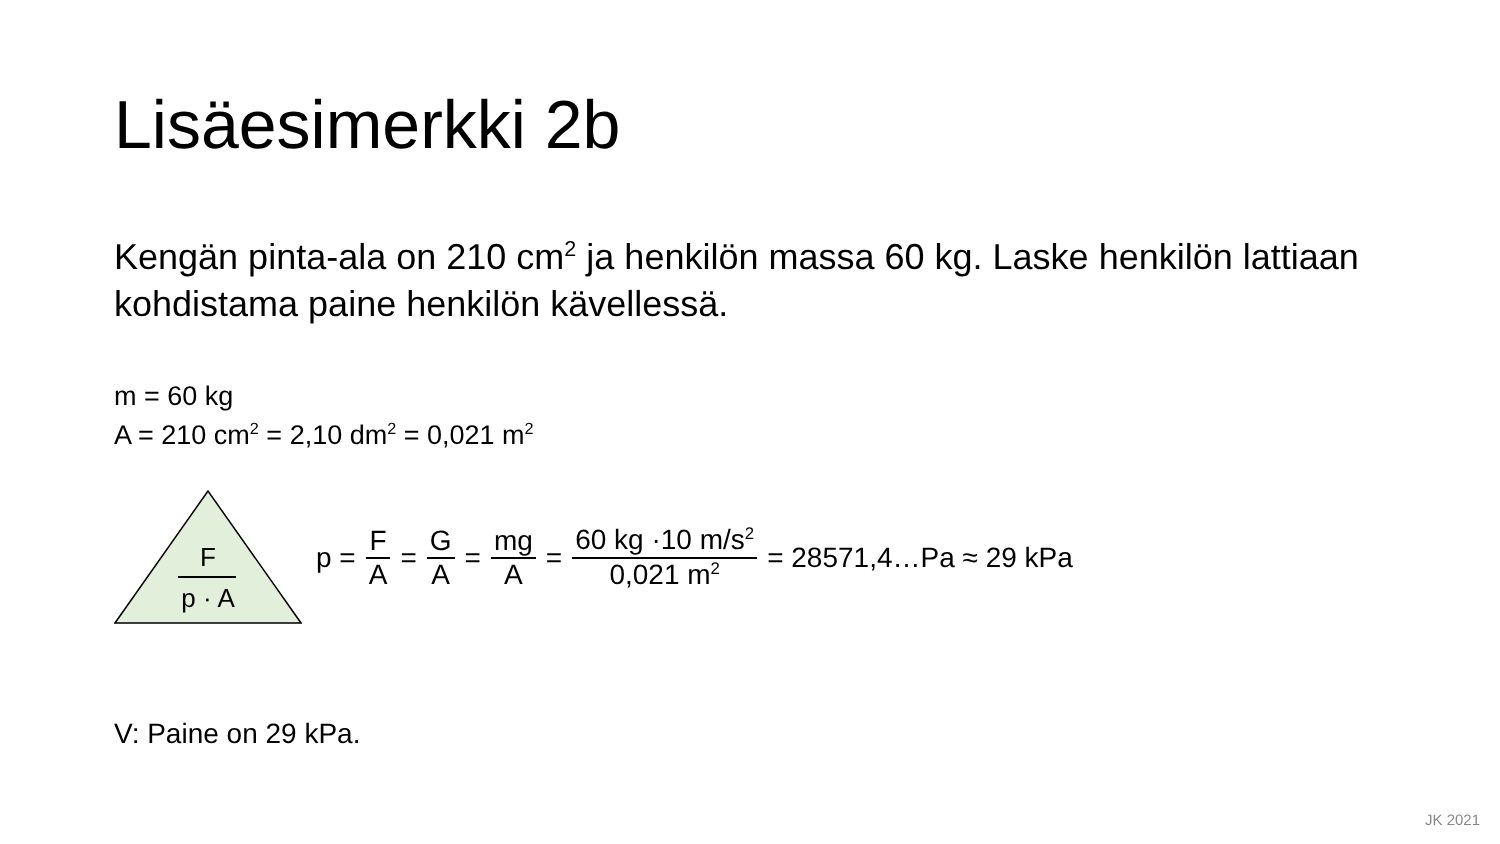Lisäesimerkki 2b
Kengän pinta-ala on 210 cm<sup>2</sup> ja henkilön massa 60 kg. Laske henkilön lattiaan kohdistama paine henkilön kävellessä.
m = 60 kg
A = 210 cm<sup>2</sup> = 2,10 dm<sup>2</sup> = 0,021 m<sup>2</sup>
F
p · A
p = F A = G A = mg A = 60 kg ·10 m/s<sup>2</sup> 0,021 m<sup>2</sup> = 28571,4…Pa ≈ 29 kPa
V: Paine on 29 kPa.
JK 2021